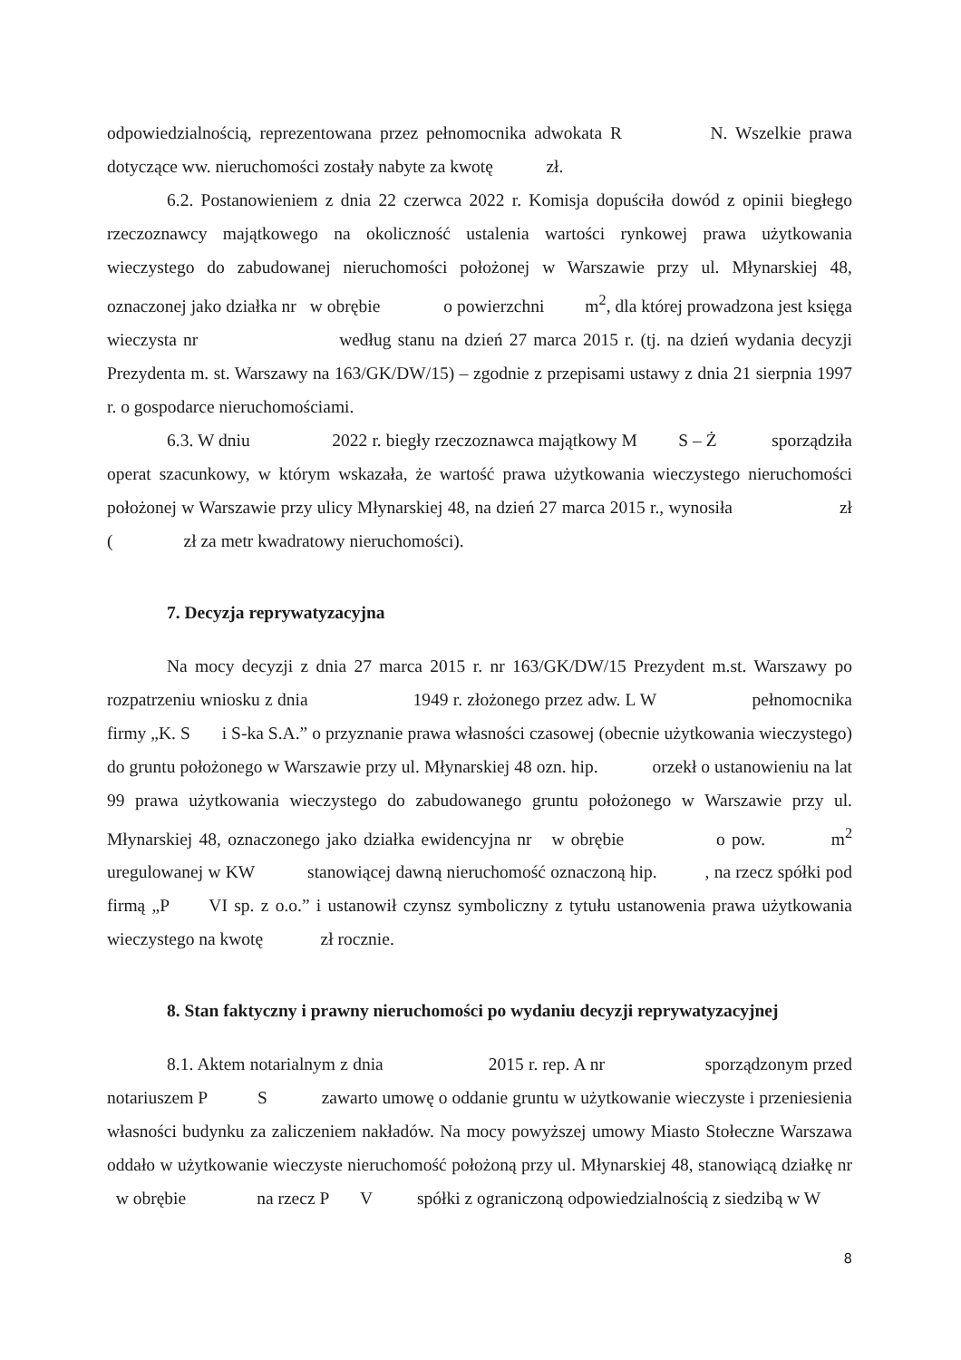odpowiedzialnością, reprezentowana przez pełnomocnika adwokata R N. Wszelkie prawa dotyczące ww. nieruchomości zostały nabyte za kwotę zł.
6.2. Postanowieniem z dnia 22 czerwca 2022 r. Komisja dopuściła dowód z opinii biegłego rzeczoznawcy majątkowego na okoliczność ustalenia wartości rynkowej prawa użytkowania wieczystego do zabudowanej nieruchomości położonej w Warszawie przy ul. Młynarskiej 48, oznaczonej jako działka nr w obrębie o powierzchni m<sup>2</sup>, dla której prowadzona jest księga wieczysta nr według stanu na dzień 27 marca 2015 r. (tj. na dzień wydania decyzji Prezydenta m. st. Warszawy na 163/GK/DW/15) – zgodnie z przepisami ustawy z dnia 21 sierpnia 1997 r. o gospodarce nieruchomościami.
6.3. W dniu 2022 r. biegły rzeczoznawca majątkowy M S – Ż sporządziła operat szacunkowy, w którym wskazała, że wartość prawa użytkowania wieczystego nieruchomości położonej w Warszawie przy ulicy Młynarskiej 48, na dzień 27 marca 2015 r., wynosiła zł ( zł za metr kwadratowy nieruchomości).
7. Decyzja reprywatyzacyjna
Na mocy decyzji z dnia 27 marca 2015 r. nr 163/GK/DW/15 Prezydent m.st. Warszawy po rozpatrzeniu wniosku z dnia 1949 r. złożonego przez adw. L W pełnomocnika firmy „K. S i S-ka S.A.” o przyznanie prawa własności czasowej (obecnie użytkowania wieczystego) do gruntu położonego w Warszawie przy ul. Młynarskiej 48 ozn. hip. orzekł o ustanowieniu na lat 99 prawa użytkowania wieczystego do zabudowanego gruntu położonego w Warszawie przy ul. Młynarskiej 48, oznaczonego jako działka ewidencyjna nr w obrębie o pow. m<sup>2</sup> uregulowanej w KW stanowiącej dawną nieruchomość oznaczoną hip. , na rzecz spółki pod firmą „P VI sp. z o.o.” i ustanowił czynsz symboliczny z tytułu ustanowenia prawa użytkowania wieczystego na kwotę zł rocznie.
8. Stan faktyczny i prawny nieruchomości po wydaniu decyzji reprywatyzacyjnej
8.1. Aktem notarialnym z dnia 2015 r. rep. A nr sporządzonym przed notariuszem P S zawarto umowę o oddanie gruntu w użytkowanie wieczyste i przeniesienia własności budynku za zaliczeniem nakładów. Na mocy powyższej umowy Miasto Stołeczne Warszawa oddało w użytkowanie wieczyste nieruchomość położoną przy ul. Młynarskiej 48, stanowiącą działkę nr w obrębie na rzecz P V spółki z ograniczoną odpowiedzialnością z siedzibą w W
8